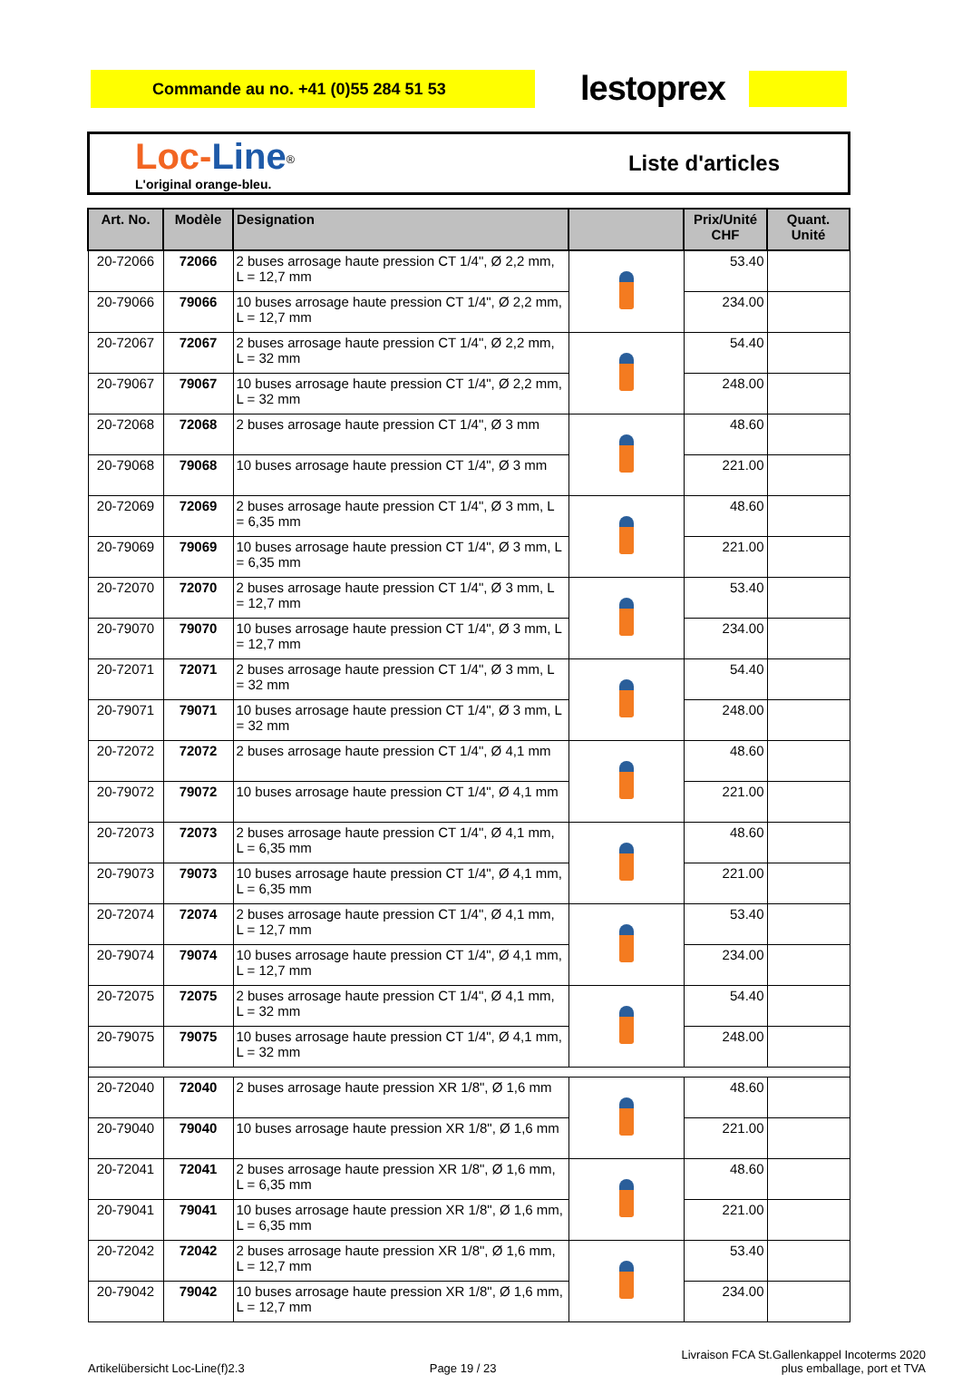Commande au no. +41 (0)55 284 51 53
lestoprex
Loc-Line<sup>®</sup>
L'original orange-bleu.
Liste d'articles
| Art. No. | Modèle | Designation | | Prix/Unité CHF | Quant. Unité |
| --- | --- | --- | --- | --- | --- |
| 20-72066 | 72066 | 2 buses arrosage haute pression CT 1/4", Ø 2,2 mm, L = 12,7 mm | | 53.40 | |
| 20-79066 | 79066 | 10 buses arrosage haute pression CT 1/4", Ø 2,2 mm, L = 12,7 mm | | 234.00 | |
| 20-72067 | 72067 | 2 buses arrosage haute pression CT 1/4", Ø 2,2 mm, L = 32 mm | | 54.40 | |
| 20-79067 | 79067 | 10 buses arrosage haute pression CT 1/4", Ø 2,2 mm, L = 32 mm | | 248.00 | |
| 20-72068 | 72068 | 2 buses arrosage haute pression CT 1/4", Ø 3 mm | | 48.60 | |
| 20-79068 | 79068 | 10 buses arrosage haute pression CT 1/4", Ø 3 mm | | 221.00 | |
| 20-72069 | 72069 | 2 buses arrosage haute pression CT 1/4", Ø 3 mm, L = 6,35 mm | | 48.60 | |
| 20-79069 | 79069 | 10 buses arrosage haute pression CT 1/4", Ø 3 mm, L = 6,35 mm | | 221.00 | |
| 20-72070 | 72070 | 2 buses arrosage haute pression CT 1/4", Ø 3 mm, L = 12,7 mm | | 53.40 | |
| 20-79070 | 79070 | 10 buses arrosage haute pression CT 1/4", Ø 3 mm, L = 12,7 mm | | 234.00 | |
| 20-72071 | 72071 | 2 buses arrosage haute pression CT 1/4", Ø 3 mm, L = 32 mm | | 54.40 | |
| 20-79071 | 79071 | 10 buses arrosage haute pression CT 1/4", Ø 3 mm, L = 32 mm | | 248.00 | |
| 20-72072 | 72072 | 2 buses arrosage haute pression CT 1/4", Ø 4,1 mm | | 48.60 | |
| 20-79072 | 79072 | 10 buses arrosage haute pression CT 1/4", Ø 4,1 mm | | 221.00 | |
| 20-72073 | 72073 | 2 buses arrosage haute pression CT 1/4", Ø 4,1 mm, L = 6,35 mm | | 48.60 | |
| 20-79073 | 79073 | 10 buses arrosage haute pression CT 1/4", Ø 4,1 mm, L = 6,35 mm | | 221.00 | |
| 20-72074 | 72074 | 2 buses arrosage haute pression CT 1/4", Ø 4,1 mm, L = 12,7 mm | | 53.40 | |
| 20-79074 | 79074 | 10 buses arrosage haute pression CT 1/4", Ø 4,1 mm, L = 12,7 mm | | 234.00 | |
| 20-72075 | 72075 | 2 buses arrosage haute pression CT 1/4", Ø 4,1 mm, L = 32 mm | | 54.40 | |
| 20-79075 | 79075 | 10 buses arrosage haute pression CT 1/4", Ø 4,1 mm, L = 32 mm | | 248.00 | |
| 20-72040 | 72040 | 2 buses arrosage haute pression XR 1/8", Ø 1,6 mm | | 48.60 | |
| 20-79040 | 79040 | 10 buses arrosage haute pression XR 1/8", Ø 1,6 mm | | 221.00 | |
| 20-72041 | 72041 | 2 buses arrosage haute pression XR 1/8", Ø 1,6 mm, L = 6,35 mm | | 48.60 | |
| 20-79041 | 79041 | 10 buses arrosage haute pression XR 1/8", Ø 1,6 mm, L = 6,35 mm | | 221.00 | |
| 20-72042 | 72042 | 2 buses arrosage haute pression XR 1/8", Ø 1,6 mm, L = 12,7 mm | | 53.40 | |
| 20-79042 | 79042 | 10 buses arrosage haute pression XR 1/8", Ø 1,6 mm, L = 12,7 mm | | 234.00 | |
Artikelübersicht Loc-Line(f)2.3
Page 19 / 23
Livraison FCA St.Gallenkappel Incoterms 2020
plus emballage, port et TVA